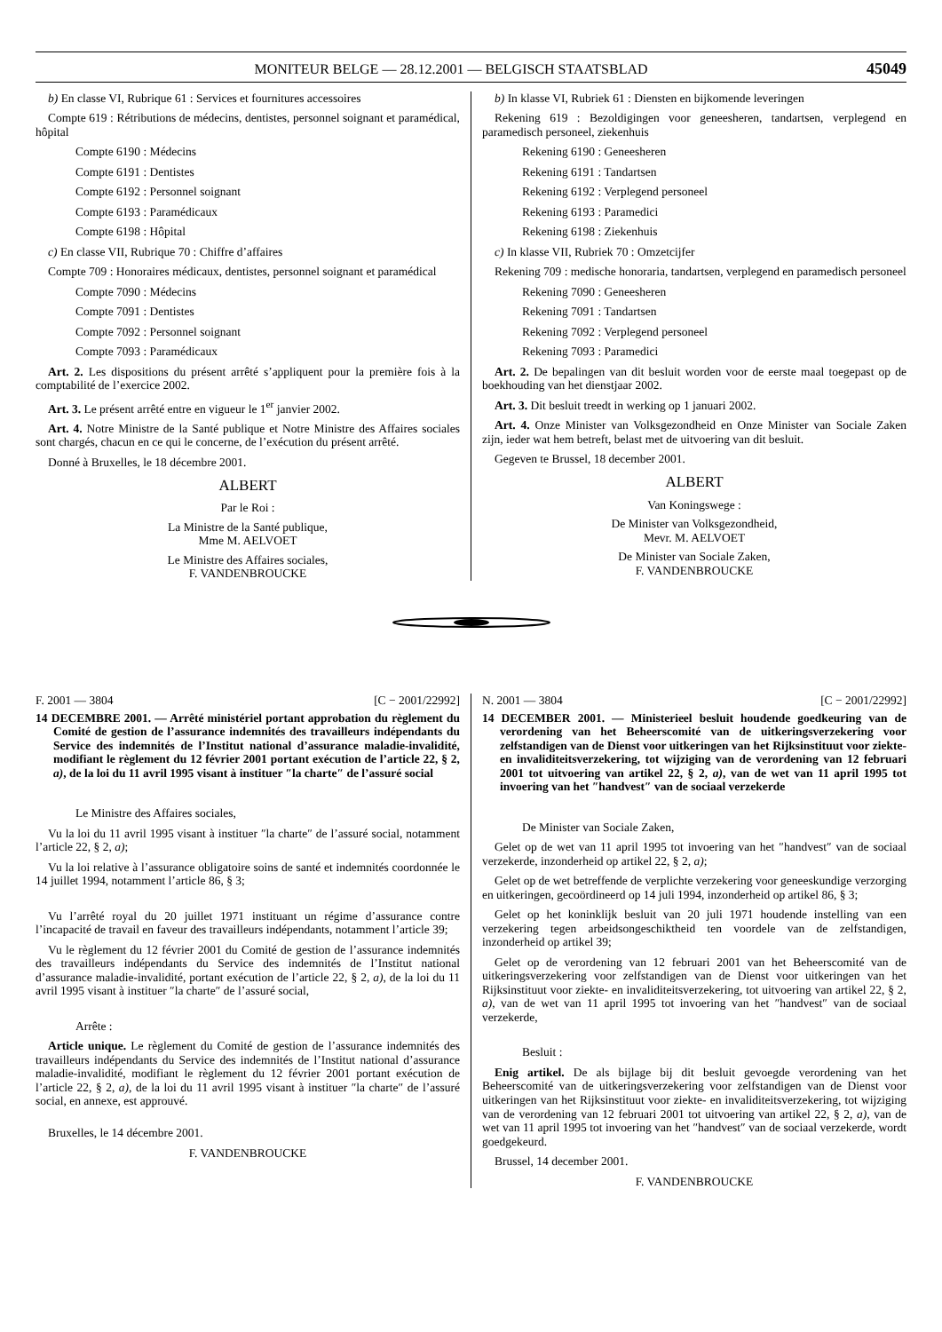MONITEUR BELGE — 28.12.2001 — BELGISCH STAATSBLAD 45049
b) En classe VI, Rubrique 61 : Services et fournitures accessoires
Compte 619 : Rétributions de médecins, dentistes, personnel soignant et paramédical, hôpital
Compte 6190 : Médecins
Compte 6191 : Dentistes
Compte 6192 : Personnel soignant
Compte 6193 : Paramédicaux
Compte 6198 : Hôpital
c) En classe VII, Rubrique 70 : Chiffre d’affaires
Compte 709 : Honoraires médicaux, dentistes, personnel soignant et paramédical
Compte 7090 : Médecins
Compte 7091 : Dentistes
Compte 7092 : Personnel soignant
Compte 7093 : Paramédicaux
Art. 2. Les dispositions du présent arrêté s’appliquent pour la première fois à la comptabilité de l’exercice 2002.
Art. 3. Le présent arrêté entre en vigueur le 1<sup>er</sup> janvier 2002.
Art. 4. Notre Ministre de la Santé publique et Notre Ministre des Affaires sociales sont chargés, chacun en ce qui le concerne, de l’exécution du présent arrêté.
Donné à Bruxelles, le 18 décembre 2001.
ALBERT
Par le Roi :
La Ministre de la Santé publique,
Mme M. AELVOET
Le Ministre des Affaires sociales,
F. VANDENBROUCKE
b) In klasse VI, Rubriek 61 : Diensten en bijkomende leveringen
Rekening 619 : Bezoldigingen voor geneesheren, tandartsen, verplegend en paramedisch personeel, ziekenhuis
Rekening 6190 : Geneesheren
Rekening 6191 : Tandartsen
Rekening 6192 : Verplegend personeel
Rekening 6193 : Paramedici
Rekening 6198 : Ziekenhuis
c) In klasse VII, Rubriek 70 : Omzetcijfer
Rekening 709 : medische honoraria, tandartsen, verplegend en paramedisch personeel
Rekening 7090 : Geneesheren
Rekening 7091 : Tandartsen
Rekening 7092 : Verplegend personeel
Rekening 7093 : Paramedici
Art. 2. De bepalingen van dit besluit worden voor de eerste maal toegepast op de boekhouding van het dienstjaar 2002.
Art. 3. Dit besluit treedt in werking op 1 januari 2002.
Art. 4. Onze Minister van Volksgezondheid en Onze Minister van Sociale Zaken zijn, ieder wat hem betreft, belast met de uitvoering van dit besluit.
Gegeven te Brussel, 18 december 2001.
ALBERT
Van Koningswege :
De Minister van Volksgezondheid,
Mevr. M. AELVOET
De Minister van Sociale Zaken,
F. VANDENBROUCKE
F. 2001 — 3804 [C − 2001/22992]
14 DECEMBRE 2001. — Arrêté ministériel portant approbation du règlement du Comité de gestion de l’assurance indemnités des travailleurs indépendants du Service des indemnités de l’Institut national d’assurance maladie-invalidité, modifiant le règlement du 12 février 2001 portant exécution de l’article 22, § 2, a), de la loi du 11 avril 1995 visant à instituer ″la charte″ de l’assuré social
Le Ministre des Affaires sociales,
Vu la loi du 11 avril 1995 visant à instituer ″la charte″ de l’assuré social, notamment l’article 22, § 2, a);
Vu la loi relative à l’assurance obligatoire soins de santé et indemnités coordonnée le 14 juillet 1994, notamment l’article 86, § 3;
Vu l’arrêté royal du 20 juillet 1971 instituant un régime d’assurance contre l’incapacité de travail en faveur des travailleurs indépendants, notamment l’article 39;
Vu le règlement du 12 février 2001 du Comité de gestion de l’assurance indemnités des travailleurs indépendants du Service des indemnités de l’Institut national d’assurance maladie-invalidité, portant exécution de l’article 22, § 2, a), de la loi du 11 avril 1995 visant à instituer ″la charte″ de l’assuré social,
Arrête :
Article unique. Le règlement du Comité de gestion de l’assurance indemnités des travailleurs indépendants du Service des indemnités de l’Institut national d’assurance maladie-invalidité, modifiant le règlement du 12 février 2001 portant exécution de l’article 22, § 2, a), de la loi du 11 avril 1995 visant à instituer ″la charte″ de l’assuré social, en annexe, est approuvé.
Bruxelles, le 14 décembre 2001.
F. VANDENBROUCKE
N. 2001 — 3804 [C − 2001/22992]
14 DECEMBER 2001. — Ministerieel besluit houdende goedkeuring van de verordening van het Beheerscomité van de uitkeringsverzekering voor zelfstandigen van de Dienst voor uitkeringen van het Rijksinstituut voor ziekte- en invaliditeitsverzekering, tot wijziging van de verordening van 12 februari 2001 tot uitvoering van artikel 22, § 2, a), van de wet van 11 april 1995 tot invoering van het ″handvest″ van de sociaal verzekerde
De Minister van Sociale Zaken,
Gelet op de wet van 11 april 1995 tot invoering van het ″handvest″ van de sociaal verzekerde, inzonderheid op artikel 22, § 2, a);
Gelet op de wet betreffende de verplichte verzekering voor geneeskundige verzorging en uitkeringen, gecoördineerd op 14 juli 1994, inzonderheid op artikel 86, § 3;
Gelet op het koninklijk besluit van 20 juli 1971 houdende instelling van een verzekering tegen arbeidsongeschiktheid ten voordele van de zelfstandigen, inzonderheid op artikel 39;
Gelet op de verordening van 12 februari 2001 van het Beheerscomité van de uitkeringsverzekering voor zelfstandigen van de Dienst voor uitkeringen van het Rijksinstituut voor ziekte- en invaliditeitsverzekering, tot uitvoering van artikel 22, § 2, a), van de wet van 11 april 1995 tot invoering van het ″handvest″ van de sociaal verzekerde,
Besluit :
Enig artikel. De als bijlage bij dit besluit gevoegde verordening van het Beheerscomité van de uitkeringsverzekering voor zelfstandigen van de Dienst voor uitkeringen van het Rijksinstituut voor ziekte- en invaliditeitsverzekering, tot wijziging van de verordening van 12 februari 2001 tot uitvoering van artikel 22, § 2, a), van de wet van 11 april 1995 tot invoering van het ″handvest″ van de sociaal verzekerde, wordt goedgekeurd.
Brussel, 14 december 2001.
F. VANDENBROUCKE